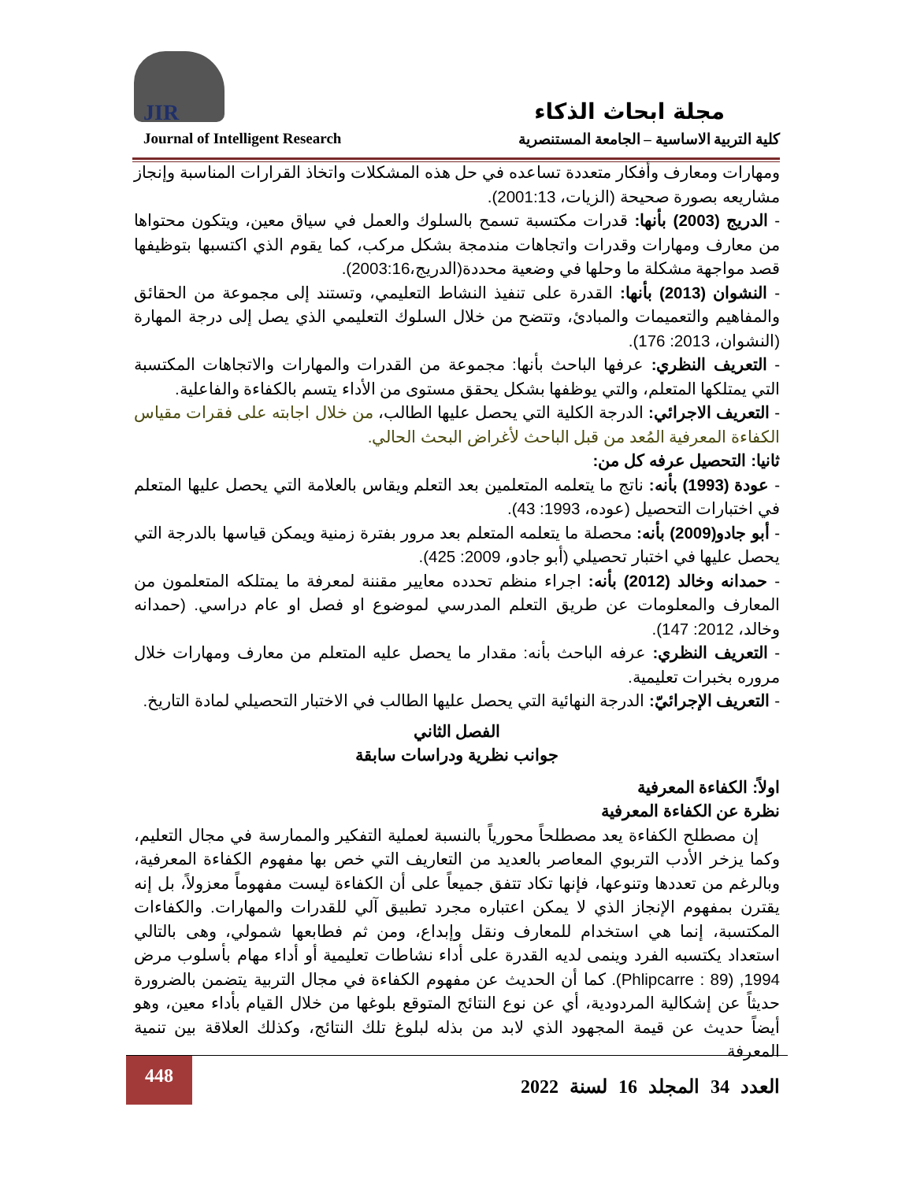JIR مجلة ابحاث الذكاء
Journal of Intelligent Research كلية التربية الاساسية – الجامعة المستنصرية
ومهارات ومعارف وأفكار متعددة تساعده في حل هذه المشكلات واتخاذ القرارات المناسبة وإنجاز مشاريعه بصورة صحيحة (الزيات، 2001:13).
- الدريج (2003) بأنها: قدرات مكتسبة تسمح بالسلوك والعمل في سياق معين، ويتكون محتواها من معارف ومهارات وقدرات واتجاهات مندمجة بشكل مركب، كما يقوم الذي اكتسبها بتوظيفها قصد مواجهة مشكلة ما وحلها في وضعية محددة(الدريج،2003:16).
- النشوان (2013) بأنها: القدرة على تنفيذ النشاط التعليمي، وتستند إلى مجموعة من الحقائق والمفاهيم والتعميمات والمبادئ، وتتضح من خلال السلوك التعليمي الذي يصل إلى درجة المهارة (النشوان، 2013: 176).
- التعريف النظري: عرفها الباحث بأنها: مجموعة من القدرات والمهارات والاتجاهات المكتسبة التي يمتلكها المتعلم، والتي يوظفها بشكل يحقق مستوى من الأداء يتسم بالكفاءة والفاعلية.
- التعريف الاجرائي: الدرجة الكلية التي يحصل عليها الطالب، من خلال اجابته على فقرات مقياس الكفاءة المعرفية المُعد من قبل الباحث لأغراض البحث الحالي.
ثانيا: التحصيل عرفه كل من:
- عودة (1993) بأنه: ناتج ما يتعلمه المتعلمين بعد التعلم ويقاس بالعلامة التي يحصل عليها المتعلم في اختبارات التحصيل (عوده، 1993: 43).
- أبو جادو(2009) بأنه: محصلة ما يتعلمه المتعلم بعد مرور بفترة زمنية ويمكن قياسها بالدرجة التي يحصل عليها في اختبار تحصيلي (أبو جادو، 2009: 425).
- حمدانه وخالد (2012) بأنه: اجراء منظم تحدده معايير مقننة لمعرفة ما يمتلكه المتعلمون من المعارف والمعلومات عن طريق التعلم المدرسي لموضوع او فصل او عام دراسي. (حمدانه وخالد، 2012: 147).
- التعريف النظري: عرفه الباحث بأنه: مقدار ما يحصل عليه المتعلم من معارف ومهارات خلال مروره بخبرات تعليمية.
- التعريف الإجرائيّ: الدرجة النهائية التي يحصل عليها الطالب في الاختبار التحصيلي لمادة التاريخ.
الفصل الثاني
جوانب نظرية ودراسات سابقة
اولاً: الكفاءة المعرفية
نظرة عن الكفاءة المعرفية
إن مصطلح الكفاءة يعد مصطلحاً محورياً بالنسبة لعملية التفكير والممارسة في مجال التعليم، وكما يزخر الأدب التربوي المعاصر بالعديد من التعاريف التي خص بها مفهوم الكفاءة المعرفية، وبالرغم من تعددها وتنوعها، فإنها تكاد تتفق جميعاً على أن الكفاءة ليست مفهوماً معزولاً، بل إنه يقترن بمفهوم الإنجاز الذي لا يمكن اعتباره مجرد تطبيق آلي للقدرات والمهارات. والكفاءات المكتسبة، إنما هي استخدام للمعارف ونقل وإبداع، ومن ثم فطابعها شمولي، وهى بالتالي استعداد يكتسبه الفرد وينمى لديه القدرة على أداء نشاطات تعليمية أو أداء مهام بأسلوب مرض 1994, (Phlipcarre : 89). كما أن الحديث عن مفهوم الكفاءة في مجال التربية يتضمن بالضرورة حديثاً عن إشكالية المردودية، أي عن نوع النتائج المتوقع بلوغها من خلال القيام بأداء معين، وهو أيضاً حديث عن قيمة المجهود الذي لابد من بذله لبلوغ تلك النتائج، وكذلك العلاقة بين تنمية المعرفة
448
العدد 34 المجلد 16 لسنة 2022